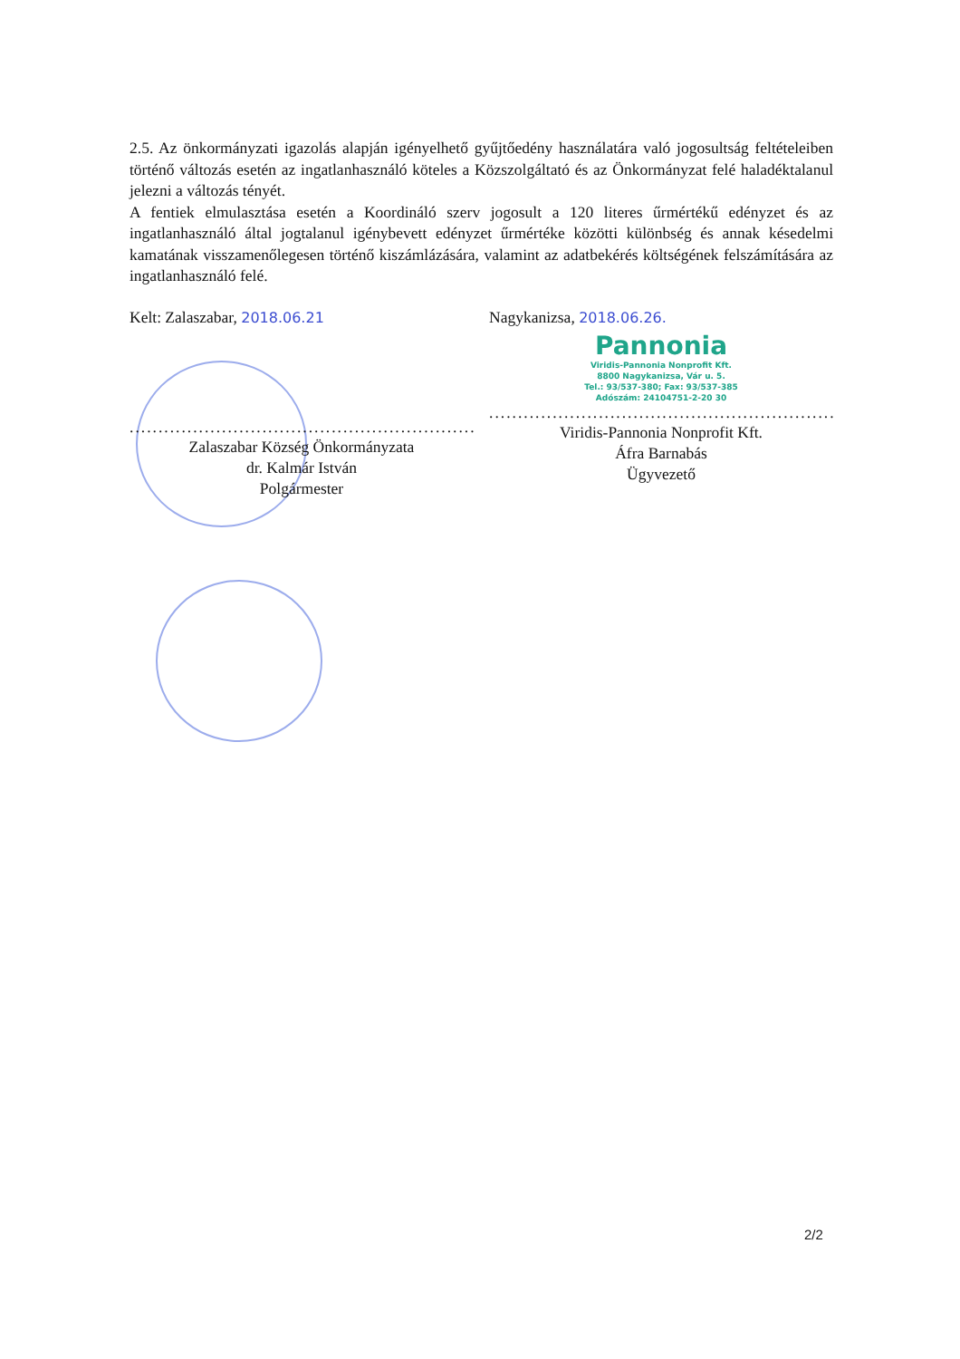2.5. Az önkormányzati igazolás alapján igényelhető gyűjtőedény használatára való jogosultság feltételeiben történő változás esetén az ingatlanhasználó köteles a Közszolgáltató és az Önkormányzat felé haladéktalanul jelezni a változás tényét.
A fentiek elmulasztása esetén a Koordináló szerv jogosult a 120 literes űrmértékű edényzet és az ingatlanhasználó által jogtalanul igénybevett edényzet űrmértéke közötti különbség és annak késedelmi kamatának visszamenőlegesen történő kiszámlázására, valamint az adatbekérés költségének felszámítására az ingatlanhasználó felé.
Kelt: Zalaszabar, 2018.06.21
........................................................................
Zalaszabar Község Önkormányzata
dr. Kalmár István
Polgármester
Nagykanizsa, 2018.06.26.
Pannonia
Viridis-Pannonia Nonprofit Kft.
8800 Nagykanizsa, Vár u. 5.
Tel.: 93/537-380; Fax: 93/537-385
Adószám: 24104751-2-20 30
........................................................................
Viridis-Pannonia Nonprofit Kft.
Áfra Barnabás
Ügyvezető
2/2